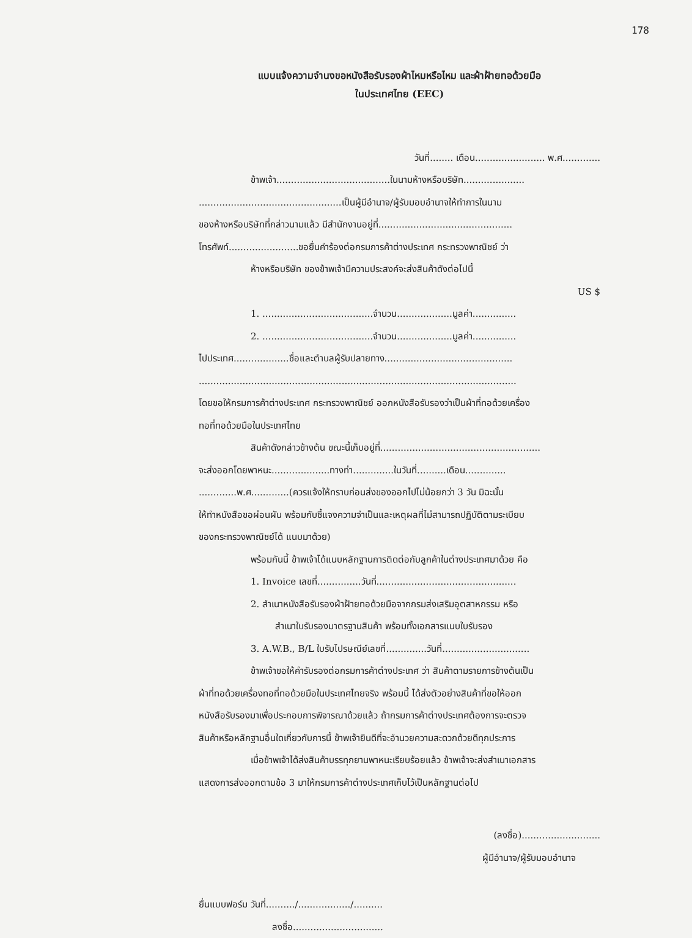178
แบบแจ้งความจำนงขอหนังสือรับรองผ้าไหมหรือไหม และผ้าฝ้ายทอด้วยมือ
ในประเทศไทย (EEC)
วันที่........ เดือน........................ พ.ศ.............
ข้าพเจ้า.......................................ในนามห้างหรือบริษัท.....................
.................................................เป็นผู้มีอำนาจ/ผู้รับมอบอำนาจให้ทำการในนาม
ของห้างหรือบริษัทที่กล่าวนามแล้ว มีสำนักงานอยู่ที่..............................................
โทรศัพท์........................ขอยื่นคำร้องต่อกรมการค้าต่างประเทศ กระทรวงพาณิชย์ ว่า
ห้างหรือบริษัท ของข้าพเจ้ามีความประสงค์จะส่งสินค้าดังต่อไปนี้
US $
1. ......................................จำนวน...................มูลค่า...............
2. ......................................จำนวน...................มูลค่า...............
ไปประเทศ...................ชื่อและตำบลผู้รับปลายทาง............................................
.............................................................................................................
โดยขอให้กรมการค้าต่างประเทศ กระทรวงพาณิชย์ ออกหนังสือรับรองว่าเป็นผ้าที่ทอด้วยเครื่อง
ทอที่ทอด้วยมือในประเทศไทย
สินค้าดังกล่าวข้างต้น ขณะนี้เก็บอยู่ที่.......................................................
จะส่งออกโดยพาหนะ....................ทางท่า..............ในวันที่..........เดือน..............
.............พ.ศ.............(ควรแจ้งให้ทราบก่อนส่งของออกไปไม่น้อยกว่า 3 วัน มิฉะนั้น
ให้ทำหนังสือขอผ่อนผัน พร้อมกับชี้แจงความจำเป็นและเหตุผลที่ไม่สามารถปฏิบัติตามระเบียบ
ของกระทรวงพาณิชย์ได้ แนบมาด้วย)
พร้อมกันนี้ ข้าพเจ้าได้แนบหลักฐานการติดต่อกับลูกค้าในต่างประเทศมาด้วย คือ
1. Invoice เลขที่...............วันที่................................................
2. สำเนาหนังสือรับรองผ้าฝ้ายทอด้วยมือจากกรมส่งเสริมอุตสาหกรรม หรือ
สำเนาใบรับรองมาตรฐานสินค้า พร้อมทั้งเอกสารแนบใบรับรอง
3. A.W.B., B/L ใบรับไปรษณีย์เลขที่..............วันที่..............................
ข้าพเจ้าขอให้คำรับรองต่อกรมการค้าต่างประเทศ ว่า สินค้าตามรายการข้างต้นเป็น
ผ้าที่ทอด้วยเครื่องทอที่ทอด้วยมือในประเทศไทยจริง พร้อมนี้ ได้ส่งตัวอย่างสินค้าที่ขอให้ออก
หนังสือรับรองมาเพื่อประกอบการพิจารณาด้วยแล้ว ถ้ากรมการค้าต่างประเทศต้องการจะตรวจ
สินค้าหรือหลักฐานอื่นใดเกี่ยวกับการนี้ ข้าพเจ้ายินดีที่จะอำนวยความสะดวกด้วยดีทุกประการ
เมื่อข้าพเจ้าได้ส่งสินค้าบรรทุกยานพาหนะเรียบร้อยแล้ว ข้าพเจ้าจะส่งสำเนาเอกสาร
แสดงการส่งออกตามข้อ 3 มาให้กรมการค้าต่างประเทศเก็บไว้เป็นหลักฐานต่อไป
(ลงชื่อ)...........................
ผู้มีอำนาจ/ผู้รับมอบอำนาจ
ยื่นแบบฟอร์ม วันที่........../................../..........
ลงชื่อ...............................